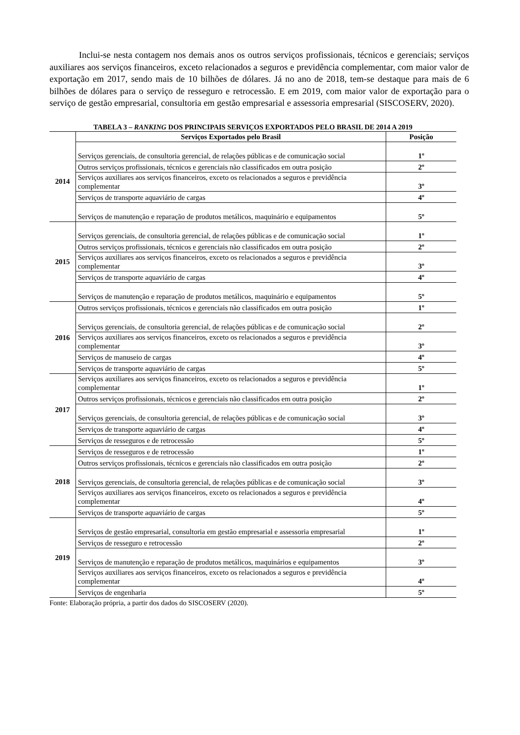Inclui-se nesta contagem nos demais anos os outros serviços profissionais, técnicos e gerenciais; serviços auxiliares aos serviços financeiros, exceto relacionados a seguros e previdência complementar, com maior valor de exportação em 2017, sendo mais de 10 bilhões de dólares. Já no ano de 2018, tem-se destaque para mais de 6 bilhões de dólares para o serviço de resseguro e retrocessão. E em 2019, com maior valor de exportação para o serviço de gestão empresarial, consultoria em gestão empresarial e assessoria empresarial (SISCOSERV, 2020).
TABELA 3 – RANKING DOS PRINCIPAIS SERVIÇOS EXPORTADOS PELO BRASIL DE 2014 A 2019
| | Serviços Exportados pelo Brasil | Posição |
| --- | --- | --- |
| 2014 | Serviços gerenciais, de consultoria gerencial, de relações públicas e de comunicação social | 1º |
| | Outros serviços profissionais, técnicos e gerenciais não classificados em outra posição | 2º |
| | Serviços auxiliares aos serviços financeiros, exceto os relacionados a seguros e previdência complementar | 3º |
| | Serviços de transporte aquaviário de cargas | 4º |
| | Serviços de manutenção e reparação de produtos metálicos, maquinário e equipamentos | 5º |
| 2015 | Serviços gerenciais, de consultoria gerencial, de relações públicas e de comunicação social | 1º |
| | Outros serviços profissionais, técnicos e gerenciais não classificados em outra posição | 2º |
| | Serviços auxiliares aos serviços financeiros, exceto os relacionados a seguros e previdência complementar | 3º |
| | Serviços de transporte aquaviário de cargas | 4º |
| | Serviços de manutenção e reparação de produtos metálicos, maquinário e equipamentos | 5º |
| 2016 | Outros serviços profissionais, técnicos e gerenciais não classificados em outra posição | 1º |
| | Serviços gerenciais, de consultoria gerencial, de relações públicas e de comunicação social | 2º |
| | Serviços auxiliares aos serviços financeiros, exceto os relacionados a seguros e previdência complementar | 3º |
| | Serviços de manuseio de cargas | 4º |
| | Serviços de transporte aquaviário de cargas | 5º |
| 2017 | Serviços auxiliares aos serviços financeiros, exceto os relacionados a seguros e previdência complementar | 1º |
| | Outros serviços profissionais, técnicos e gerenciais não classificados em outra posição | 2º |
| | Serviços gerenciais, de consultoria gerencial, de relações públicas e de comunicação social | 3º |
| | Serviços de transporte aquaviário de cargas | 4º |
| | Serviços de resseguros e de retrocessão | 5º |
| 2018 | Serviços de resseguros e de retrocessão | 1º |
| | Outros serviços profissionais, técnicos e gerenciais não classificados em outra posição | 2º |
| | Serviços gerenciais, de consultoria gerencial, de relações públicas e de comunicação social | 3º |
| | Serviços auxiliares aos serviços financeiros, exceto os relacionados a seguros e previdência complementar | 4º |
| | Serviços de transporte aquaviário de cargas | 5º |
| 2019 | Serviços de gestão empresarial, consultoria em gestão empresarial e assessoria empresarial | 1º |
| | Serviços de resseguro e retrocessão | 2º |
| | Serviços de manutenção e reparação de produtos metálicos, maquinários e equipamentos | 3º |
| | Serviços auxiliares aos serviços financeiros, exceto os relacionados a seguros e previdência complementar | 4º |
| | Serviços de engenharia | 5º |
Fonte: Elaboração própria, a partir dos dados do SISCOSERV (2020).